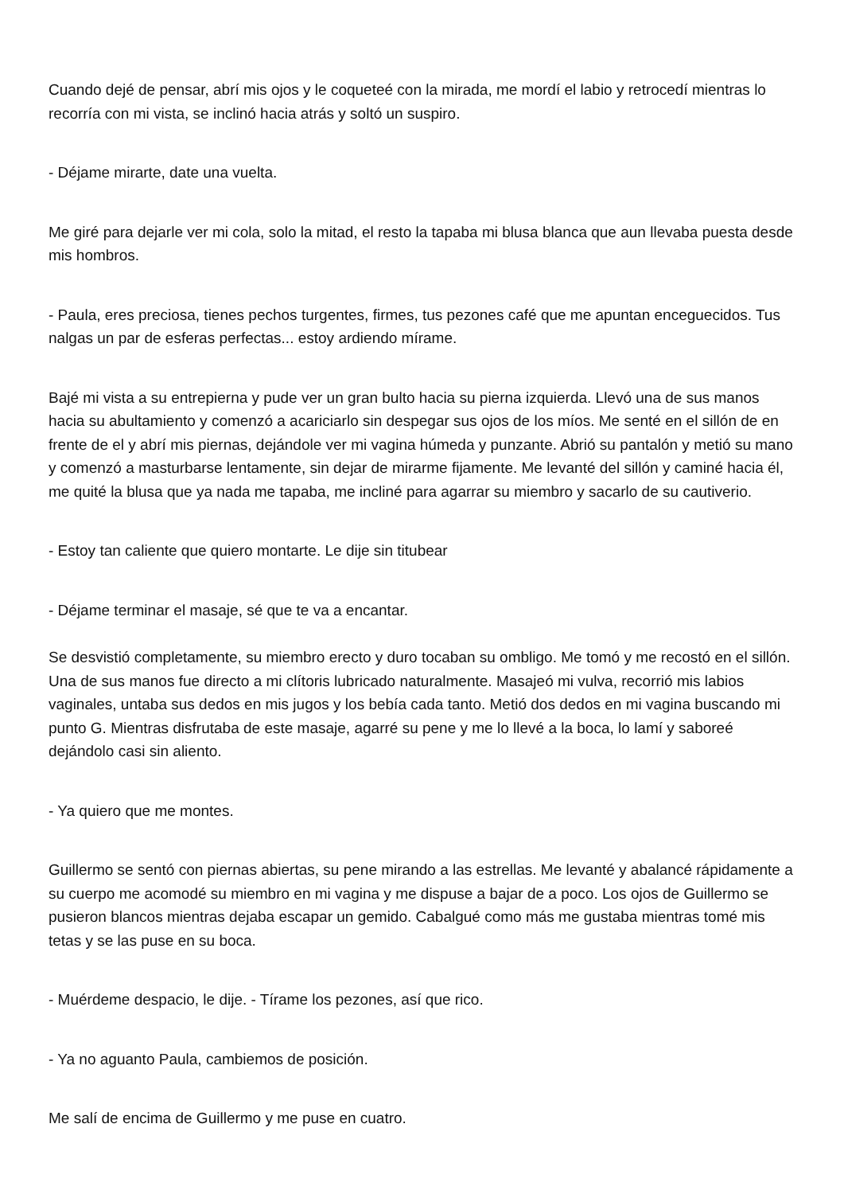Cuando dejé de pensar, abrí mis ojos y le coqueteé con la mirada, me mordí el labio y retrocedí mientras lo recorría con mi vista, se inclinó hacia atrás y soltó un suspiro.
- Déjame mirarte, date una vuelta.
Me giré para dejarle ver mi cola, solo la mitad, el resto la tapaba mi blusa blanca que aun llevaba puesta desde mis hombros.
- Paula, eres preciosa, tienes pechos turgentes, firmes, tus pezones café que me apuntan enceguecidos. Tus nalgas un par de esferas perfectas... estoy ardiendo mírame.
Bajé mi vista a su entrepierna y pude ver un gran bulto hacia su pierna izquierda. Llevó una de sus manos hacia su abultamiento y comenzó a acariciarlo sin despegar sus ojos de los míos. Me senté en el sillón de en frente de el y abrí mis piernas, dejándole ver mi vagina húmeda y punzante. Abrió su pantalón y metió su mano y comenzó a masturbarse lentamente, sin dejar de mirarme fijamente. Me levanté del sillón y caminé hacia él, me quité la blusa que ya nada me tapaba, me incliné para agarrar su miembro y sacarlo de su cautiverio.
- Estoy tan caliente que quiero montarte. Le dije sin titubear
- Déjame terminar el masaje, sé que te va a encantar.
Se desvistió completamente, su miembro erecto y duro tocaban su ombligo. Me tomó y me recostó en el sillón. Una de sus manos fue directo a mi clítoris lubricado naturalmente. Masajeó mi vulva, recorrió mis labios vaginales, untaba sus dedos en mis jugos y los bebía cada tanto. Metió dos dedos en mi vagina buscando mi punto G. Mientras disfrutaba de este masaje, agarré su pene y me lo llevé a la boca, lo lamí y saboreé dejándolo casi sin aliento.
- Ya quiero que me montes.
Guillermo se sentó con piernas abiertas, su pene mirando a las estrellas. Me levanté y abalancé rápidamente a su cuerpo me acomodé su miembro en mi vagina y me dispuse a bajar de a poco. Los ojos de Guillermo se pusieron blancos mientras dejaba escapar un gemido. Cabalgué como más me gustaba mientras tomé mis tetas y se las puse en su boca.
- Muérdeme despacio, le dije. - Tírame los pezones, así que rico.
- Ya no aguanto Paula, cambiemos de posición.
Me salí de encima de Guillermo y me puse en cuatro.